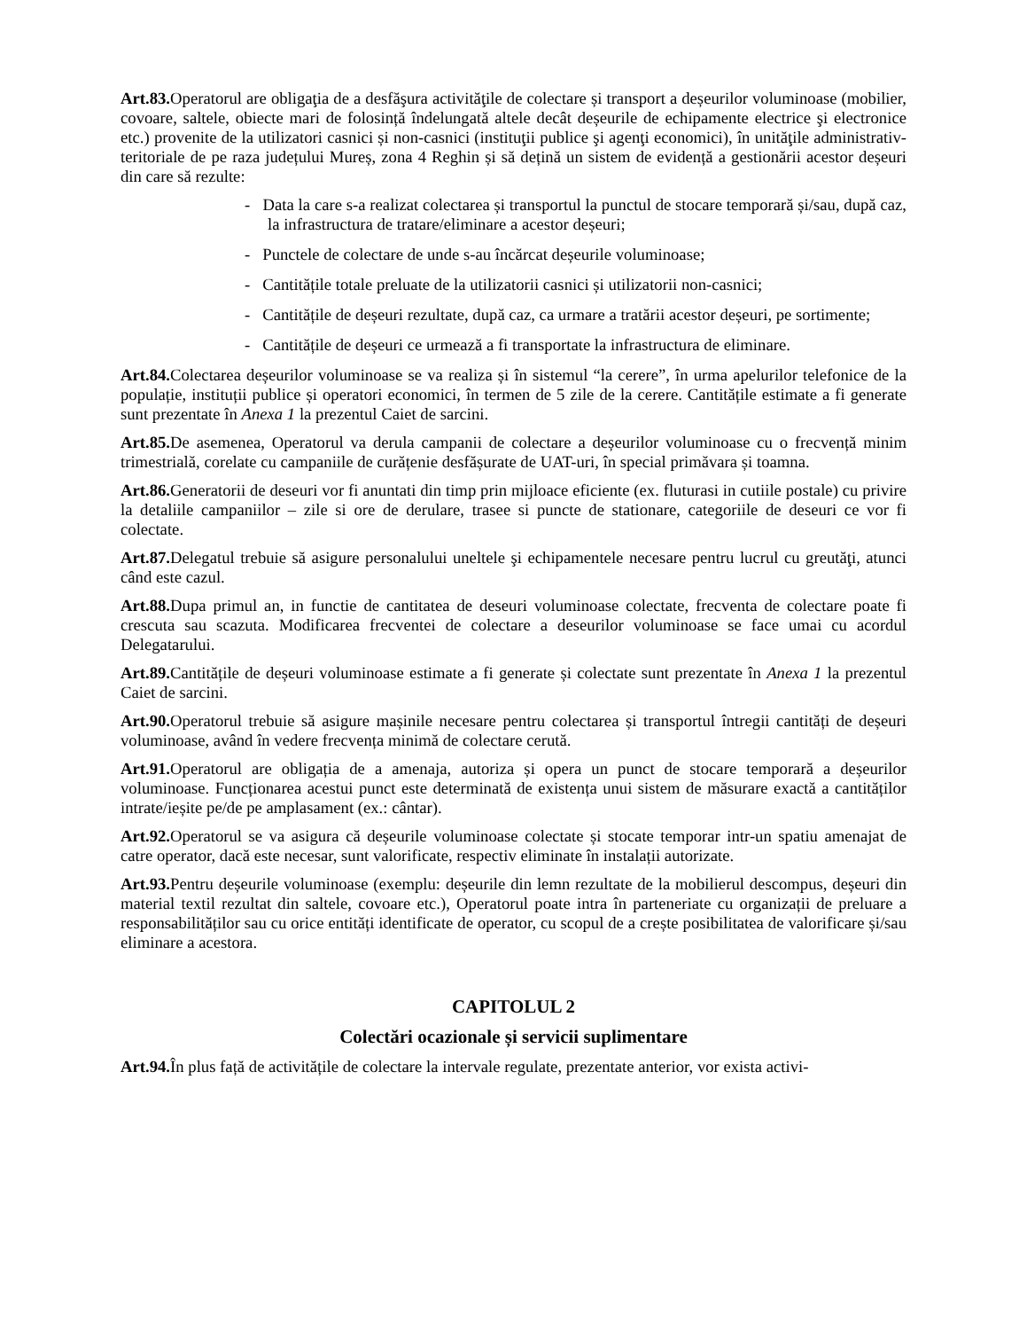Art.83. Operatorul are obligaţia de a desfăşura activităţile de colectare și transport a deșeurilor voluminoase (mobilier, covoare, saltele, obiecte mari de folosință îndelungată altele decât deșeurile de echipamente electrice şi electronice etc.) provenite de la utilizatori casnici și non-casnici (instituţii publice şi agenţi economici), în unităţile administrativ-teritoriale de pe raza județului Mureș, zona 4 Reghin și să dețină un sistem de evidență a gestionării acestor deșeuri din care să rezulte:
- Data la care s-a realizat colectarea și transportul la punctul de stocare temporară și/sau, după caz, la infrastructura de tratare/eliminare a acestor deșeuri;
- Punctele de colectare de unde s-au încărcat deșeurile voluminoase;
- Cantitățile totale preluate de la utilizatorii casnici și utilizatorii non-casnici;
- Cantitățile de deșeuri rezultate, după caz, ca urmare a tratării acestor deșeuri, pe sortimente;
- Cantitățile de deșeuri ce urmează a fi transportate la infrastructura de eliminare.
Art.84. Colectarea deșeurilor voluminoase se va realiza și în sistemul “la cerere”, în urma apelurilor telefonice de la populație, instituții publice și operatori economici, în termen de 5 zile de la cerere. Cantitățile estimate a fi generate sunt prezentate în Anexa 1 la prezentul Caiet de sarcini.
Art.85. De asemenea, Operatorul va derula campanii de colectare a deșeurilor voluminoase cu o frecvență minim trimestrială, corelate cu campaniile de curățenie desfășurate de UAT-uri, în special primăvara și toamna.
Art.86. Generatorii de deseuri vor fi anuntati din timp prin mijloace eficiente (ex. fluturasi in cutiile postale) cu privire la detaliile campaniilor – zile si ore de derulare, trasee si puncte de stationare, categoriile de deseuri ce vor fi colectate.
Art.87. Delegatul trebuie să asigure personalului uneltele şi echipamentele necesare pentru lucrul cu greutăţi, atunci când este cazul.
Art.88. Dupa primul an, in functie de cantitatea de deseuri voluminoase colectate, frecventa de colectare poate fi crescuta sau scazuta. Modificarea frecventei de colectare a deseurilor voluminoase se face umai cu acordul Delegatarului.
Art.89. Cantitățile de deșeuri voluminoase estimate a fi generate și colectate sunt prezentate în Anexa 1 la prezentul Caiet de sarcini.
Art.90. Operatorul trebuie să asigure mașinile necesare pentru colectarea și transportul întregii cantități de deșeuri voluminoase, având în vedere frecvența minimă de colectare cerută.
Art.91. Operatorul are obligația de a amenaja, autoriza și opera un punct de stocare temporară a deșeurilor voluminoase. Funcționarea acestui punct este determinată de existența unui sistem de măsurare exactă a cantităților intrate/ieșite pe/de pe amplasament (ex.: cântar).
Art.92. Operatorul se va asigura că deșeurile voluminoase colectate și stocate temporar intr-un spatiu amenajat de catre operator, dacă este necesar, sunt valorificate, respectiv eliminate în instalații autorizate.
Art.93. Pentru deșeurile voluminoase (exemplu: deșeurile din lemn rezultate de la mobilierul descompus, deșeuri din material textil rezultat din saltele, covoare etc.), Operatorul poate intra în parteneriate cu organizații de preluare a responsabilităților sau cu orice entități identificate de operator, cu scopul de a crește posibilitatea de valorificare și/sau eliminare a acestora.
CAPITOLUL 2
Colectări ocazionale și servicii suplimentare
Art.94. În plus față de activitățile de colectare la intervale regulate, prezentate anterior, vor exista activi-